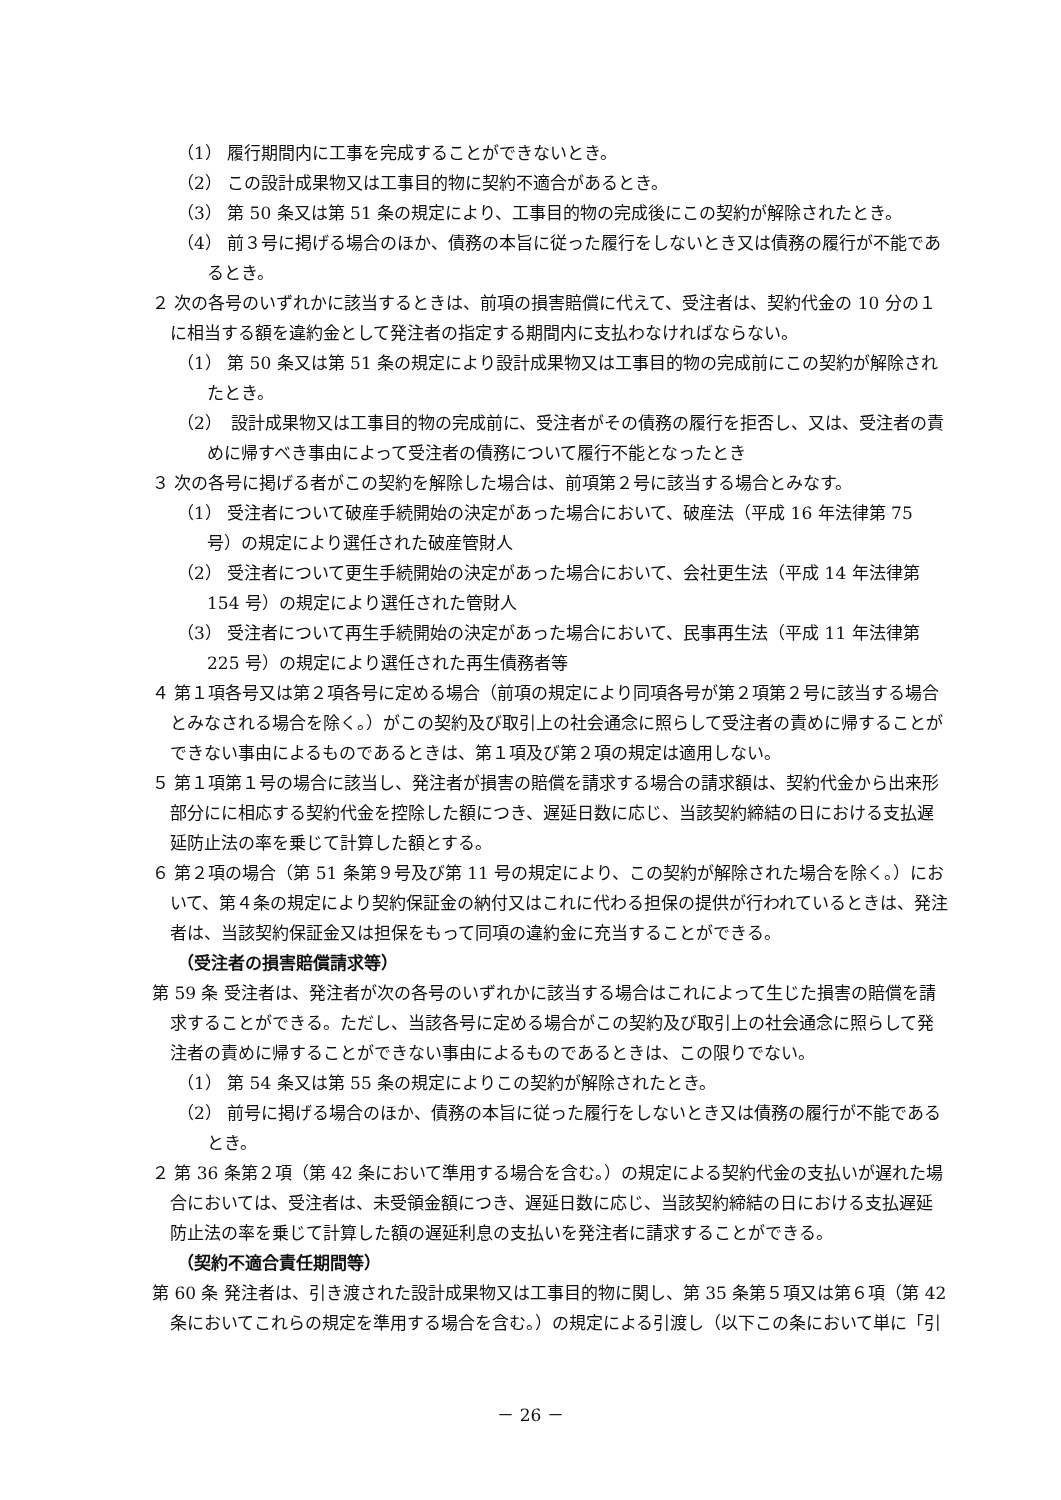（1） 履行期間内に工事を完成することができないとき。
（2） この設計成果物又は工事目的物に契約不適合があるとき。
（3） 第 50 条又は第 51 条の規定により、工事目的物の完成後にこの契約が解除されたとき。
（4） 前３号に掲げる場合のほか、債務の本旨に従った履行をしないとき又は債務の履行が不能であるとき。
２ 次の各号のいずれかに該当するときは、前項の損害賠償に代えて、受注者は、契約代金の 10 分の１に相当する額を違約金として発注者の指定する期間内に支払わなければならない。
（1） 第 50 条又は第 51 条の規定により設計成果物又は工事目的物の完成前にこの契約が解除されたとき。
（2）　設計成果物又は工事目的物の完成前に、受注者がその債務の履行を拒否し、又は、受注者の責めに帰すべき事由によって受注者の債務について履行不能となったとき
３ 次の各号に掲げる者がこの契約を解除した場合は、前項第２号に該当する場合とみなす。
（1） 受注者について破産手続開始の決定があった場合において、破産法（平成 16 年法律第 75 号）の規定により選任された破産管財人
（2） 受注者について更生手続開始の決定があった場合において、会社更生法（平成 14 年法律第 154 号）の規定により選任された管財人
（3） 受注者について再生手続開始の決定があった場合において、民事再生法（平成 11 年法律第 225 号）の規定により選任された再生債務者等
４ 第１項各号又は第２項各号に定める場合（前項の規定により同項各号が第２項第２号に該当する場合とみなされる場合を除く。）がこの契約及び取引上の社会通念に照らして受注者の責めに帰することができない事由によるものであるときは、第１項及び第２項の規定は適用しない。
５ 第１項第１号の場合に該当し、発注者が損害の賠償を請求する場合の請求額は、契約代金から出来形部分にに相応する契約代金を控除した額につき、遅延日数に応じ、当該契約締結の日における支払遅延防止法の率を乗じて計算した額とする。
６ 第２項の場合（第 51 条第９号及び第 11 号の規定により、この契約が解除された場合を除く。）において、第４条の規定により契約保証金の納付又はこれに代わる担保の提供が行われているときは、発注者は、当該契約保証金又は担保をもって同項の違約金に充当することができる。
（受注者の損害賠償請求等）
第 59 条 受注者は、発注者が次の各号のいずれかに該当する場合はこれによって生じた損害の賠償を請求することができる。ただし、当該各号に定める場合がこの契約及び取引上の社会通念に照らして発注者の責めに帰することができない事由によるものであるときは、この限りでない。
（1） 第 54 条又は第 55 条の規定によりこの契約が解除されたとき。
（2） 前号に掲げる場合のほか、債務の本旨に従った履行をしないとき又は債務の履行が不能であるとき。
２ 第 36 条第２項（第 42 条において準用する場合を含む。）の規定による契約代金の支払いが遅れた場合においては、受注者は、未受領金額につき、遅延日数に応じ、当該契約締結の日における支払遅延防止法の率を乗じて計算した額の遅延利息の支払いを発注者に請求することができる。
（契約不適合責任期間等）
第 60 条 発注者は、引き渡された設計成果物又は工事目的物に関し、第 35 条第５項又は第６項（第 42 条においてこれらの規定を準用する場合を含む。）の規定による引渡し（以下この条において単に「引
－ 26 －